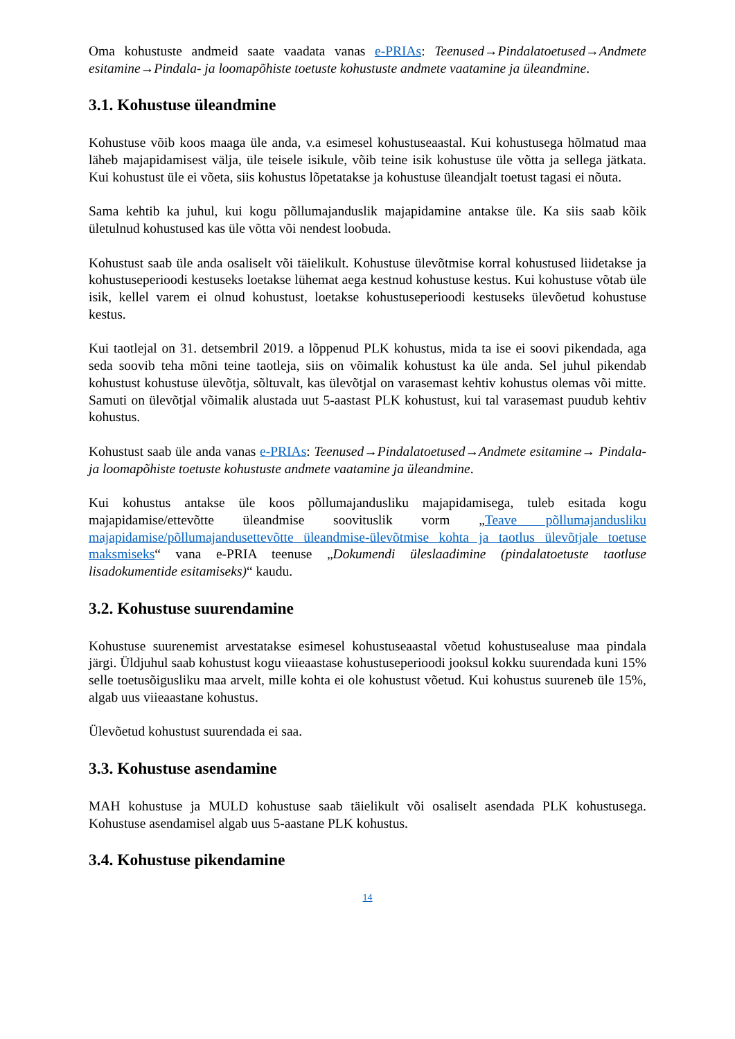Oma kohustuste andmeid saate vaadata vanas e-PRIAs: Teenused→Pindalatoetused→Andmete esitamine→Pindala- ja loomapõhiste toetuste kohustuste andmete vaatamine ja üleandmine.
3.1. Kohustuse üleandmine
Kohustuse võib koos maaga üle anda, v.a esimesel kohustuseaastal. Kui kohustusega hõlmatud maa läheb majapidamisest välja, üle teisele isikule, võib teine isik kohustuse üle võtta ja sellega jätkata. Kui kohustust üle ei võeta, siis kohustus lõpetatakse ja kohustuse üleandjalt toetust tagasi ei nõuta.
Sama kehtib ka juhul, kui kogu põllumajanduslik majapidamine antakse üle. Ka siis saab kõik ületulnud kohustused kas üle võtta või nendest loobuda.
Kohustust saab üle anda osaliselt või täielikult. Kohustuse ülevõtmise korral kohustused liidetakse ja kohustuseperioodi kestuseks loetakse lühemat aega kestnud kohustuse kestus. Kui kohustuse võtab üle isik, kellel varem ei olnud kohustust, loetakse kohustuseperioodi kestuseks ülevõetud kohustuse kestus.
Kui taotlejal on 31. detsembril 2019. a lõppenud PLK kohustus, mida ta ise ei soovi pikendada, aga seda soovib teha mõni teine taotleja, siis on võimalik kohustust ka üle anda. Sel juhul pikendab kohustust kohustuse ülevõtja, sõltuvalt, kas ülevõtjal on varasemast kehtiv kohustus olemas või mitte. Samuti on ülevõtjal võimalik alustada uut 5-aastast PLK kohustust, kui tal varasemast puudub kehtiv kohustus.
Kohustust saab üle anda vanas e-PRIAs: Teenused→Pindalatoetused→Andmete esitamine→ Pindala- ja loomapõhiste toetuste kohustuste andmete vaatamine ja üleandmine.
Kui kohustus antakse üle koos põllumajandusliku majapidamisega, tuleb esitada kogu majapidamise/ettevõtte üleandmise soovituslik vorm „Teave põllumajandusliku majapidamise/põllumajandusettevõtte üleandmise-ülevõtmise kohta ja taotlus ülevõtjale toetuse maksmiseks“ vana e-PRIA teenuse „Dokumendi üleslaadimine (pindalatoetuste taotluse lisadokumentide esitamiseks)“ kaudu.
3.2. Kohustuse suurendamine
Kohustuse suurenemist arvestatakse esimesel kohustuseaastal võetud kohustusealuse maa pindala järgi. Üldjuhul saab kohustust kogu viieaastase kohustuseperioodi jooksul kokku suurendada kuni 15% selle toetusõigusliku maa arvelt, mille kohta ei ole kohustust võetud. Kui kohustus suureneb üle 15%, algab uus viieaastane kohustus.
Ülevõetud kohustust suurendada ei saa.
3.3. Kohustuse asendamine
MAH kohustuse ja MULD kohustuse saab täielikult või osaliselt asendada PLK kohustusega. Kohustuse asendamisel algab uus 5-aastane PLK kohustus.
3.4. Kohustuse pikendamine
14